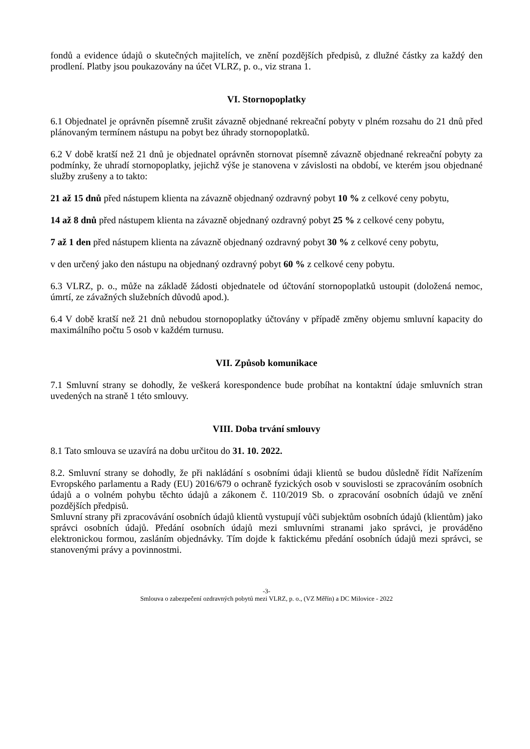fondů a evidence údajů o skutečných majitelích, ve znění pozdějších předpisů, z dlužné částky za každý den prodlení. Platby jsou poukazovány na účet VLRZ, p. o., viz strana 1.
VI. Stornopoplatky
6.1 Objednatel je oprávněn písemně zrušit závazně objednané rekreační pobyty v plném rozsahu do 21 dnů před plánovaným termínem nástupu na pobyt bez úhrady stornopoplatků.
6.2 V době kratší než 21 dnů je objednatel oprávněn stornovat písemně závazně objednané rekreační pobyty za podmínky, že uhradí stornopoplatky, jejichž výše je stanovena v závislosti na období, ve kterém jsou objednané služby zrušeny a to takto:
21 až 15 dnů před nástupem klienta na závazně objednaný ozdravný pobyt 10 % z celkové ceny pobytu,
14 až 8 dnů před nástupem klienta na závazně objednaný ozdravný pobyt 25 % z celkové ceny pobytu,
7 až 1 den před nástupem klienta na závazně objednaný ozdravný pobyt 30 % z celkové ceny pobytu,
v den určený jako den nástupu na objednaný ozdravný pobyt 60 % z celkové ceny pobytu.
6.3 VLRZ, p. o., může na základě žádosti objednatele od účtování stornopoplatků ustoupit (doložená nemoc, úmrtí, ze závažných služebních důvodů apod.).
6.4 V době kratší než 21 dnů nebudou stornopoplatky účtovány v případě změny objemu smluvní kapacity do maximálního počtu 5 osob v každém turnusu.
VII. Způsob komunikace
7.1 Smluvní strany se dohodly, že veškerá korespondence bude probíhat na kontaktní údaje smluvních stran uvedených na straně 1 této smlouvy.
VIII. Doba trvání smlouvy
8.1 Tato smlouva se uzavírá na dobu určitou do 31. 10. 2022.
8.2. Smluvní strany se dohodly, že při nakládání s osobními údaji klientů se budou důsledně řídit Nařízením Evropského parlamentu a Rady (EU) 2016/679 o ochraně fyzických osob v souvislosti se zpracováním osobních údajů a o volném pohybu těchto údajů a zákonem č. 110/2019 Sb. o zpracování osobních údajů ve znění pozdějších předpisů.
Smluvní strany při zpracovávání osobních údajů klientů vystupují vůči subjektům osobních údajů (klientům) jako správci osobních údajů. Předání osobních údajů mezi smluvními stranami jako správci, je prováděno elektronickou formou, zasláním objednávky. Tím dojde k faktickému předání osobních údajů mezi správci, se stanovenými právy a povinnostmi.
-3-
Smlouva o zabezpečení ozdravných pobytů mezi VLRZ, p. o., (VZ Měřín) a DC Milovice - 2022